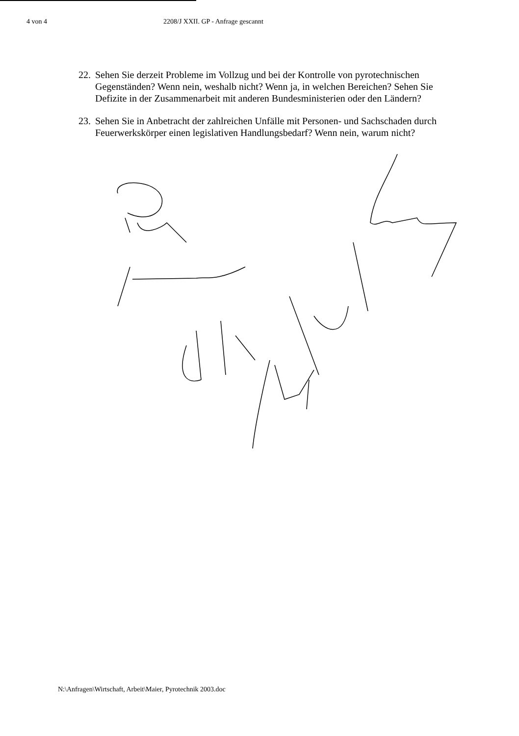4 von 4 2208/J XXII. GP - Anfrage gescannt
22. Sehen Sie derzeit Probleme im Vollzug und bei der Kontrolle von pyrotechnischen Gegenständen? Wenn nein, weshalb nicht? Wenn ja, in welchen Bereichen? Sehen Sie Defizite in der Zusammenarbeit mit anderen Bundesministerien oder den Ländern?
23. Sehen Sie in Anbetracht der zahlreichen Unfälle mit Personen- und Sachschaden durch Feuerwerkskörper einen legislativen Handlungsbedarf? Wenn nein, warum nicht?
N:\Anfragen\Wirtschaft, Arbeit\Maier, Pyrotechnik 2003.doc